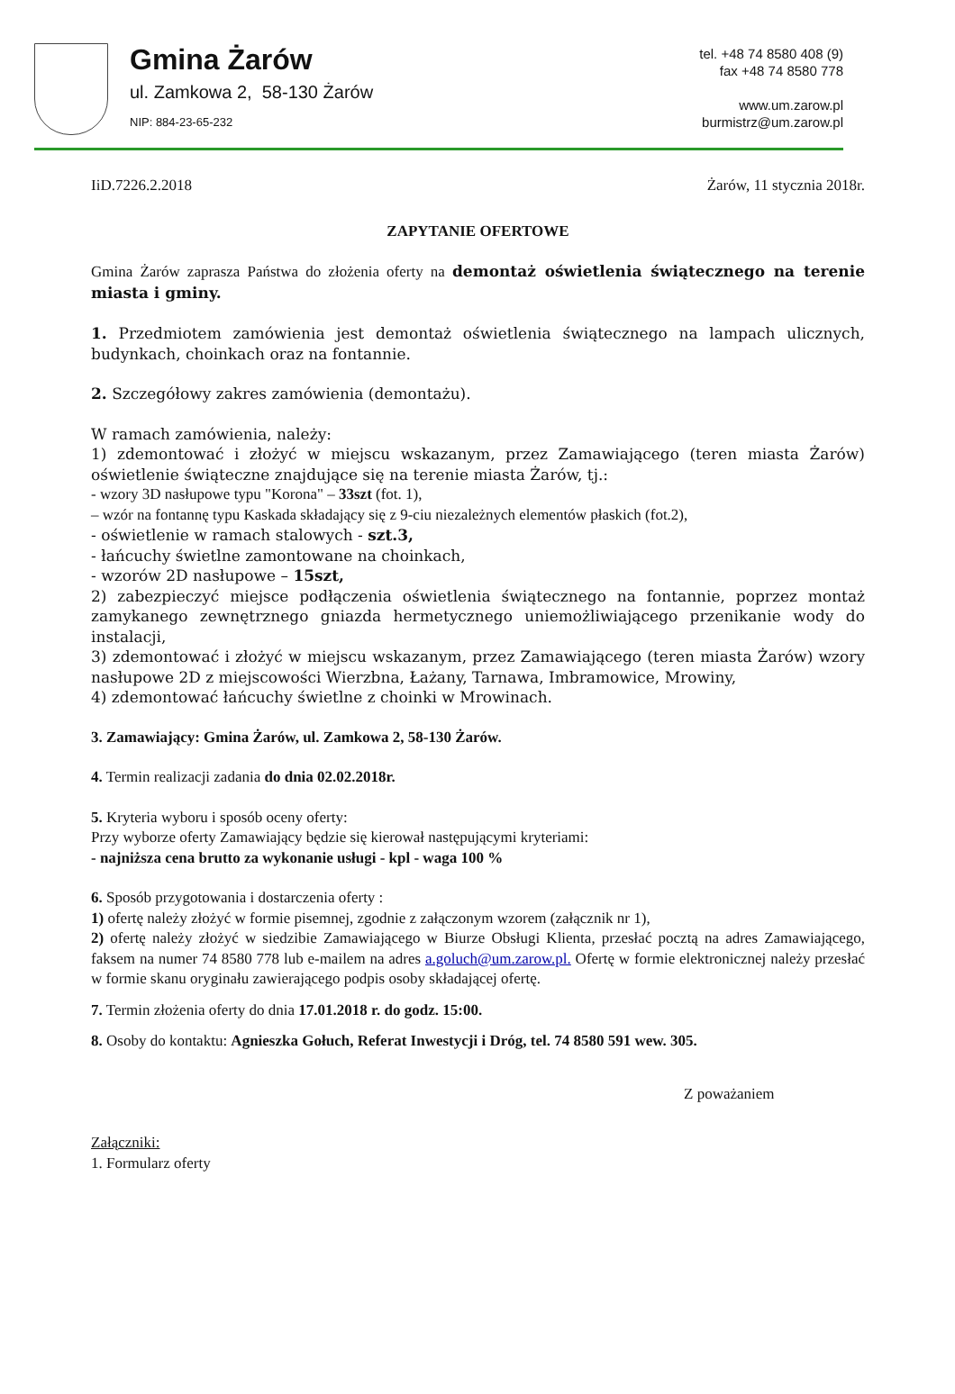Gmina Żarów
ul. Zamkowa 2, 58-130 Żarów
NIP: 884-23-65-232
tel. +48 74 8580 408 (9)
fax +48 74 8580 778
www.um.zarow.pl
burmistrz@um.zarow.pl
IiD.7226.2.2018 Żarów, 11 stycznia 2018r.
ZAPYTANIE OFERTOWE
Gmina Żarów zaprasza Państwa do złożenia oferty na demontaż oświetlenia świątecznego na terenie miasta i gminy.
1. Przedmiotem zamówienia jest demontaż oświetlenia świątecznego na lampach ulicznych, budynkach, choinkach oraz na fontannie.
2. Szczegółowy zakres zamówienia (demontażu).
W ramach zamówienia, należy:
1) zdemontować i złożyć w miejscu wskazanym, przez Zamawiającego (teren miasta Żarów) oświetlenie świąteczne znajdujące się na terenie miasta Żarów, tj.:
- wzory 3D nasłupowe typu "Korona" – 33szt (fot. 1),
– wzór na fontannę typu Kaskada składający się z 9-ciu niezależnych elementów płaskich (fot.2),
- oświetlenie w ramach stalowych - szt.3,
- łańcuchy świetlne zamontowane na choinkach,
- wzorów 2D nasłupowe – 15szt,
2) zabezpieczyć miejsce podłączenia oświetlenia świątecznego na fontannie, poprzez montaż zamykanego zewnętrznego gniazda hermetycznego uniemożliwiającego przenikanie wody do instalacji,
3) zdemontować i złożyć w miejscu wskazanym, przez Zamawiającego (teren miasta Żarów) wzory nasłupowe 2D z miejscowości Wierzbna, Łażany, Tarnawa, Imbramowice, Mrowiny,
4) zdemontować łańcuchy świetlne z choinki w Mrowinach.
3. Zamawiający: Gmina Żarów, ul. Zamkowa 2, 58-130 Żarów.
4. Termin realizacji zadania do dnia 02.02.2018r.
5. Kryteria wyboru i sposób oceny oferty:
Przy wyborze oferty Zamawiający będzie się kierował następującymi kryteriami:
- najniższa cena brutto za wykonanie usługi - kpl - waga 100 %
6. Sposób przygotowania i dostarczenia oferty :
1) ofertę należy złożyć w formie pisemnej, zgodnie z załączonym wzorem (załącznik nr 1),
2) ofertę należy złożyć w siedzibie Zamawiającego w Biurze Obsługi Klienta, przesłać pocztą na adres Zamawiającego, faksem na numer 74 8580 778 lub e-mailem na adres a.goluch@um.zarow.pl. Ofertę w formie elektronicznej należy przesłać w formie skanu oryginału zawierającego podpis osoby składającej ofertę.
7. Termin złożenia oferty do dnia 17.01.2018 r. do godz. 15:00.
8. Osoby do kontaktu: Agnieszka Gołuch, Referat Inwestycji i Dróg, tel. 74 8580 591 wew. 305.
Z poważaniem
Załączniki:
1. Formularz oferty